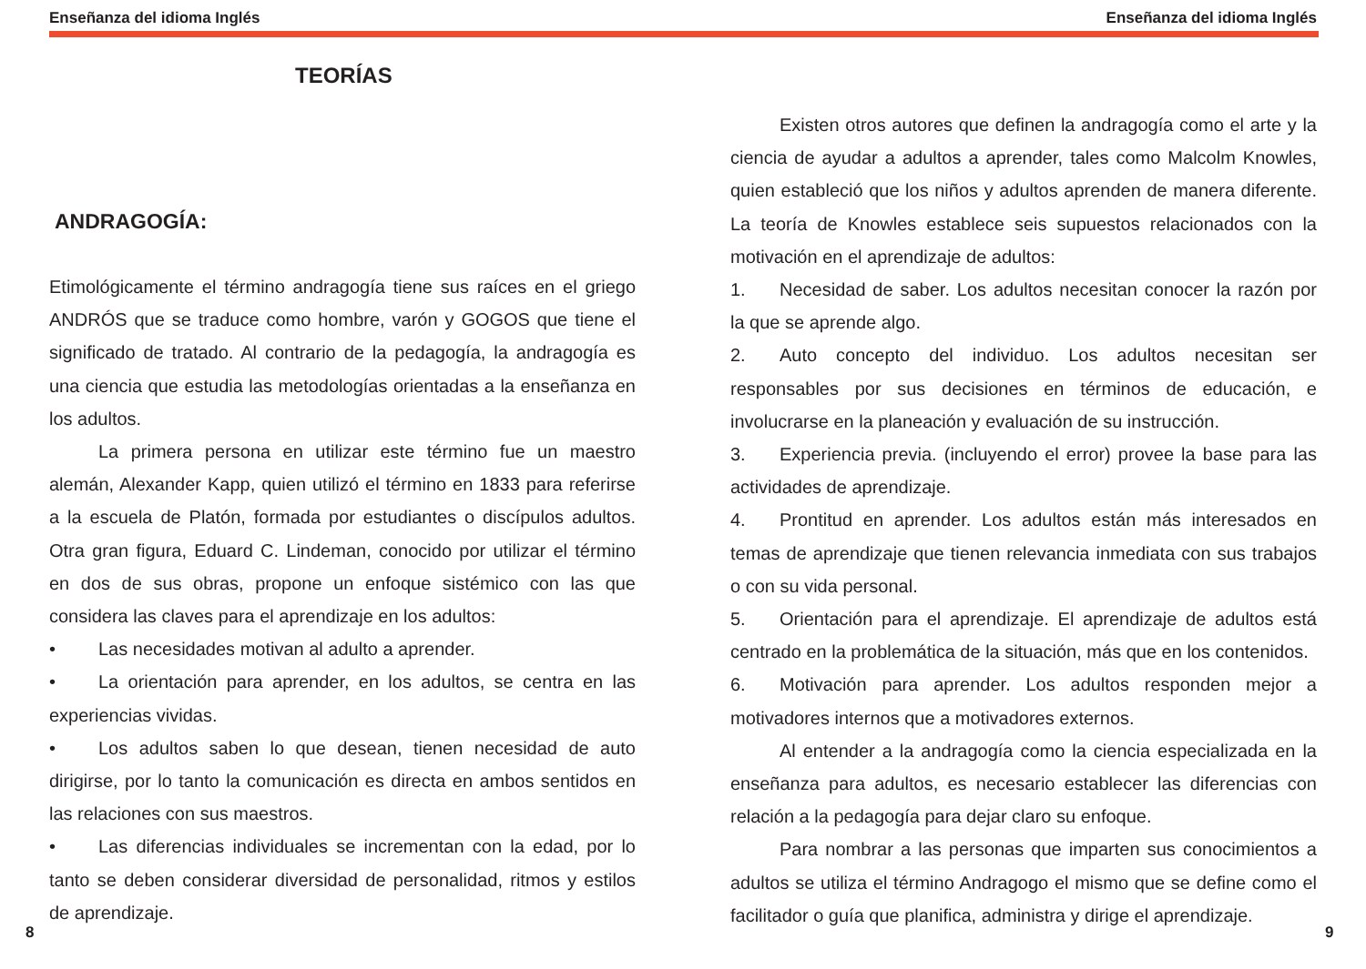Enseñanza del idioma Inglés Enseñanza del idioma Inglés
TEORÍAS
ANDRAGOGÍA:
Etimológicamente el término andragogía tiene sus raíces en el griego ANDRÓS que se traduce como hombre, varón y GOGOS que tiene el significado de tratado. Al contrario de la pedagogía, la andragogía es una ciencia que estudia las metodologías orientadas a la enseñanza en los adultos.
La primera persona en utilizar este término fue un maestro alemán, Alexander Kapp, quien utilizó el término en 1833 para referirse a la escuela de Platón, formada por estudiantes o discípulos adultos. Otra gran figura, Eduard C. Lindeman, conocido por utilizar el término en dos de sus obras, propone un enfoque sistémico con las que considera las claves para el aprendizaje en los adultos:
• Las necesidades motivan al adulto a aprender.
• La orientación para aprender, en los adultos, se centra en las experiencias vividas.
• Los adultos saben lo que desean, tienen necesidad de auto dirigirse, por lo tanto la comunicación es directa en ambos sentidos en las relaciones con sus maestros.
• Las diferencias individuales se incrementan con la edad, por lo tanto se deben considerar diversidad de personalidad, ritmos y estilos de aprendizaje.
Existen otros autores que definen la andragogía como el arte y la ciencia de ayudar a adultos a aprender, tales como Malcolm Knowles, quien estableció que los niños y adultos aprenden de manera diferente. La teoría de Knowles establece seis supuestos relacionados con la motivación en el aprendizaje de adultos:
1. Necesidad de saber. Los adultos necesitan conocer la razón por la que se aprende algo.
2. Auto concepto del individuo. Los adultos necesitan ser responsables por sus decisiones en términos de educación, e involucrarse en la planeación y evaluación de su instrucción.
3. Experiencia previa. (incluyendo el error) provee la base para las actividades de aprendizaje.
4. Prontitud en aprender. Los adultos están más interesados en temas de aprendizaje que tienen relevancia inmediata con sus trabajos o con su vida personal.
5. Orientación para el aprendizaje. El aprendizaje de adultos está centrado en la problemática de la situación, más que en los contenidos.
6. Motivación para aprender. Los adultos responden mejor a motivadores internos que a motivadores externos.
Al entender a la andragogía como la ciencia especializada en la enseñanza para adultos, es necesario establecer las diferencias con relación a la pedagogía para dejar claro su enfoque.
Para nombrar a las personas que imparten sus conocimientos a adultos se utiliza el término Andragogo el mismo que se define como el facilitador o guía que planifica, administra y dirige el aprendizaje.
8 9